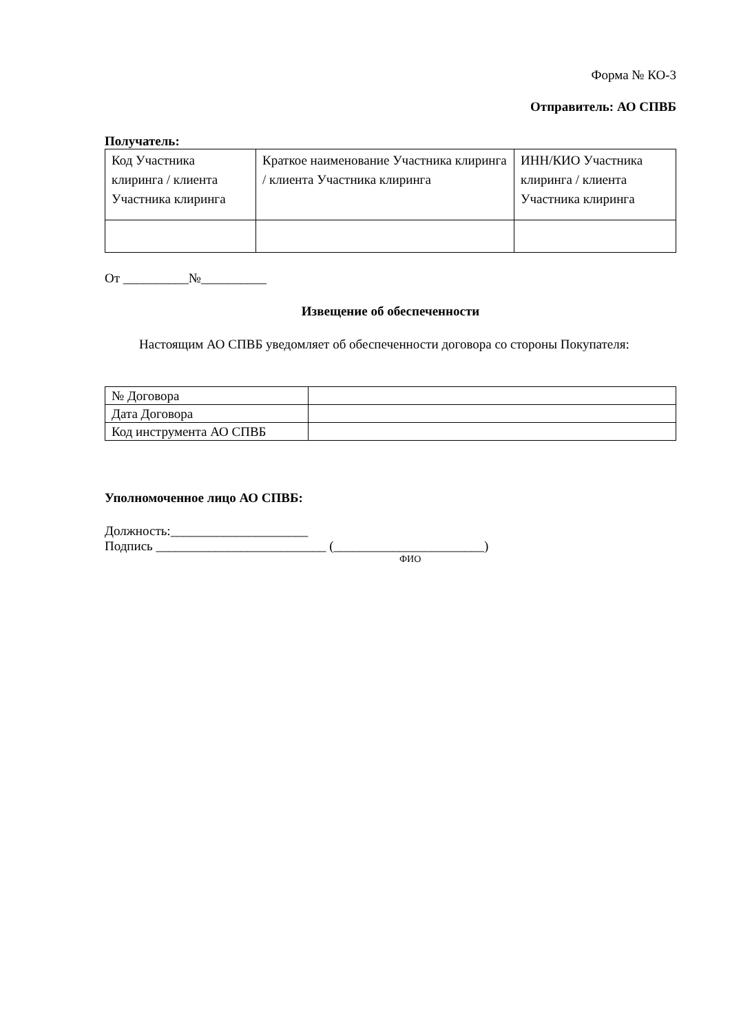Форма № КО-3
Отправитель: АО СПВБ
Получатель:
| Код Участника клиринга / клиента Участника клиринга | Краткое наименование Участника клиринга / клиента Участника клиринга | ИНН/КИО Участника клиринга / клиента Участника клиринга |
От __________№__________
Извещение об обеспеченности
Настоящим АО СПВБ уведомляет об обеспеченности договора со стороны Покупателя:
| № Договора | |
| Дата Договора | |
| Код инструмента АО СПВБ | |
Уполномоченное лицо АО СПВБ:
Должность:_____________________
Подпись __________________________ (_______________________)
ФИО